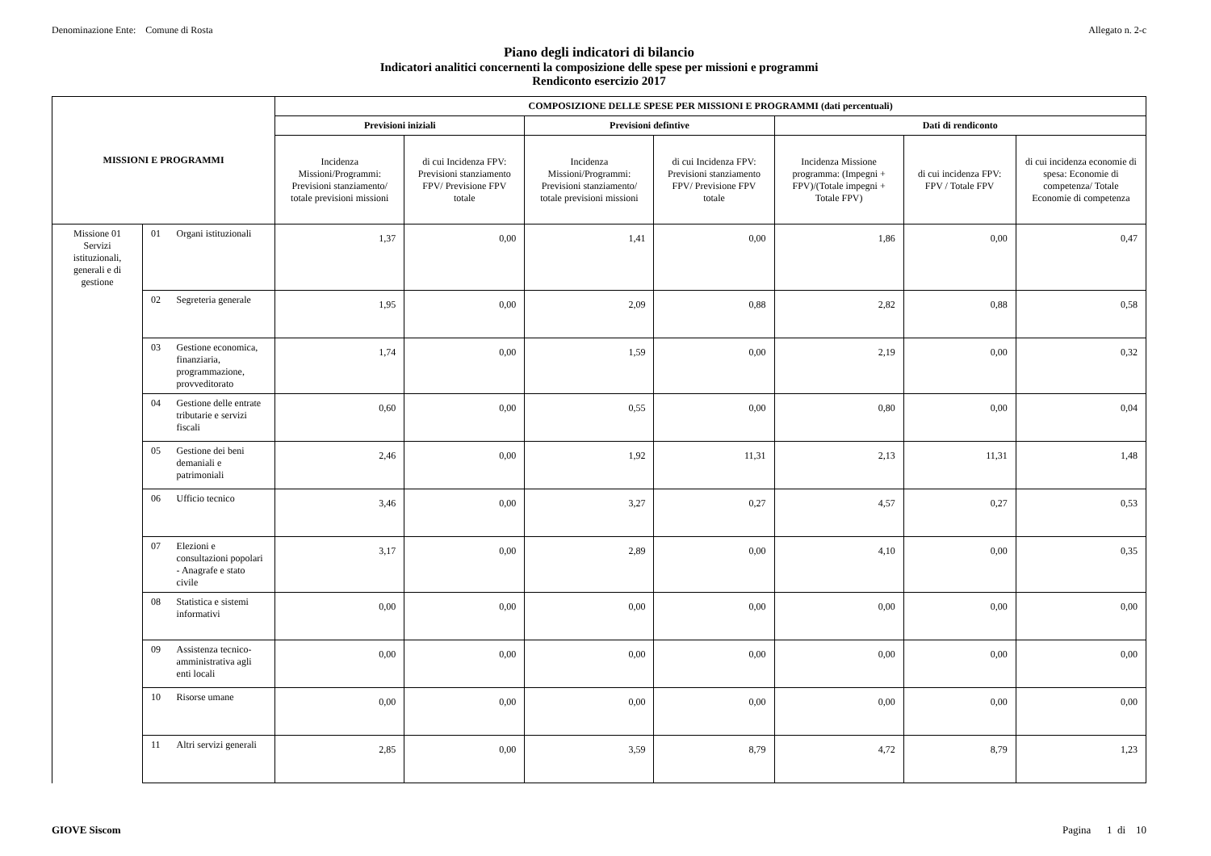Denominazione Ente: Comune di Rosta Allegato n. 2-c
Piano degli indicatori di bilancio
Indicatori analitici concernenti la composizione delle spese per missioni e programmi
Rendiconto esercizio 2017
| MISSIONI E PROGRAMMI | | | COMPOSIZIONE DELLE SPESE PER MISSIONI E PROGRAMMI (dati percentuali) | | | | | | |
| --- | --- | --- | --- | --- | --- | --- | --- | --- | --- |
| | | | Previsioni iniziali | | Previsioni defintive | | Dati di rendiconto | | |
| | | | Incidenza Missioni/Programmi: Previsioni stanziamento/ totale previsioni missioni | di cui Incidenza FPV: Previsioni stanziamento FPV/ Previsione FPV totale | Incidenza Missioni/Programmi: Previsioni stanziamento/ totale previsioni missioni | di cui Incidenza FPV: Previsioni stanziamento FPV/ Previsione FPV totale | Incidenza Missione programma: (Impegni + FPV)/(Totale impegni + Totale FPV) | di cui incidenza FPV: FPV / Totale FPV | di cui incidenza economie di spesa: Economie di competenza/ Totale Economie di competenza |
| Missione 01 Servizi istituzionali, generali e di gestione | 01 | Organi istituzionali | 1,37 | 0,00 | 1,41 | 0,00 | 1,86 | 0,00 | 0,47 |
| | 02 | Segreteria generale | 1,95 | 0,00 | 2,09 | 0,88 | 2,82 | 0,88 | 0,58 |
| | 03 | Gestione economica, finanziaria, programmazione, provveditorato | 1,74 | 0,00 | 1,59 | 0,00 | 2,19 | 0,00 | 0,32 |
| | 04 | Gestione delle entrate tributarie e servizi fiscali | 0,60 | 0,00 | 0,55 | 0,00 | 0,80 | 0,00 | 0,04 |
| | 05 | Gestione dei beni demaniali e patrimoniali | 2,46 | 0,00 | 1,92 | 11,31 | 2,13 | 11,31 | 1,48 |
| | 06 | Ufficio tecnico | 3,46 | 0,00 | 3,27 | 0,27 | 4,57 | 0,27 | 0,53 |
| | 07 | Elezioni e consultazioni popolari - Anagrafe e stato civile | 3,17 | 0,00 | 2,89 | 0,00 | 4,10 | 0,00 | 0,35 |
| | 08 | Statistica e sistemi informativi | 0,00 | 0,00 | 0,00 | 0,00 | 0,00 | 0,00 | 0,00 |
| | 09 | Assistenza tecnico-amministrativa agli enti locali | 0,00 | 0,00 | 0,00 | 0,00 | 0,00 | 0,00 | 0,00 |
| | 10 | Risorse umane | 0,00 | 0,00 | 0,00 | 0,00 | 0,00 | 0,00 | 0,00 |
| | 11 | Altri servizi generali | 2,85 | 0,00 | 3,59 | 8,79 | 4,72 | 8,79 | 1,23 |
GIOVE Siscom Pagina 1 di 10